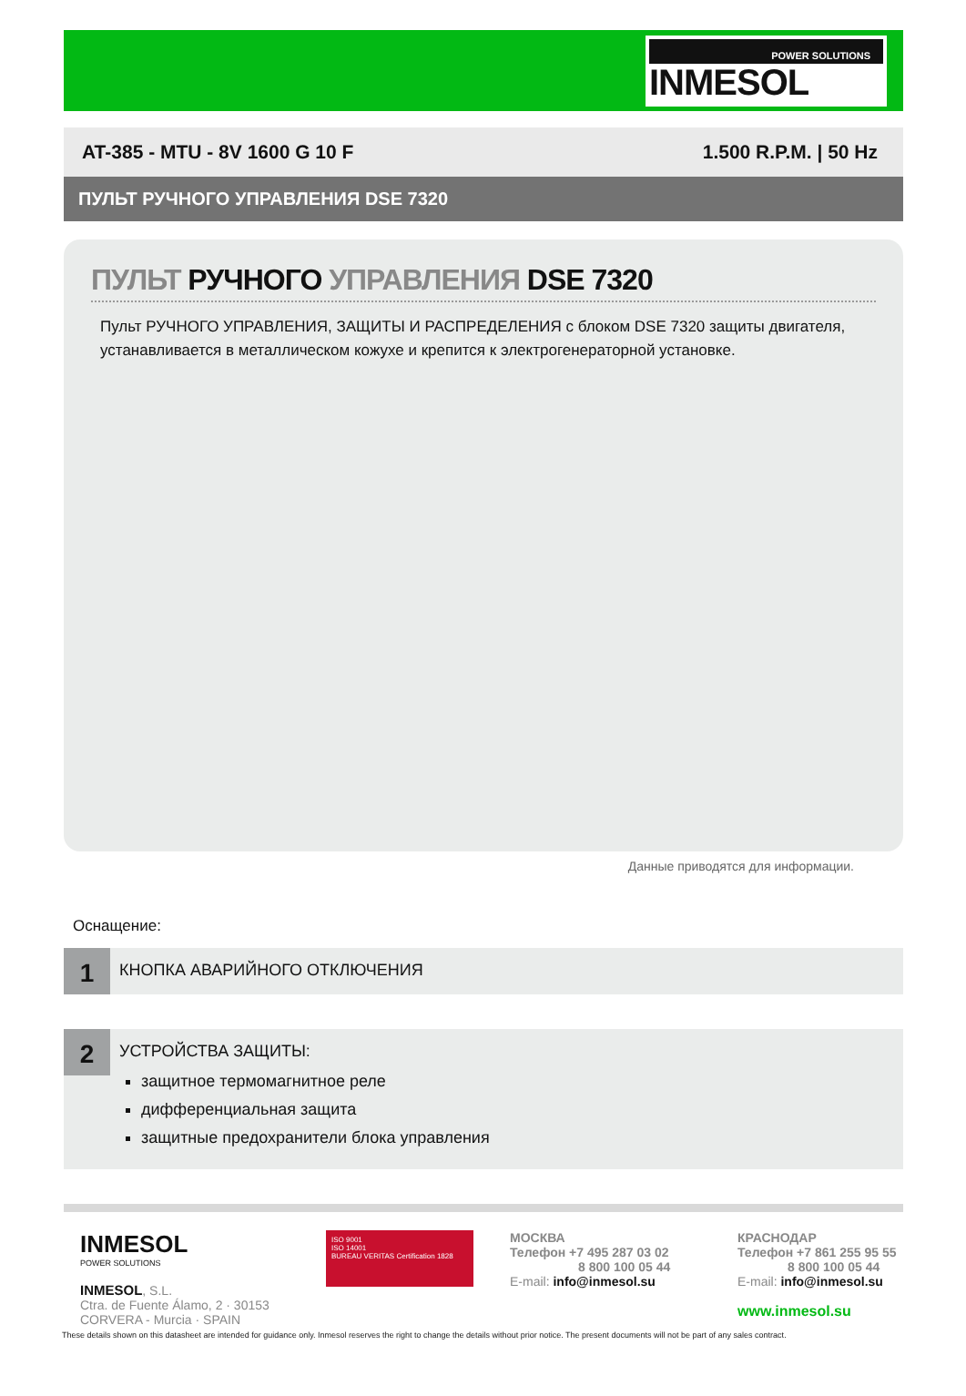POWER SOLUTIONS
INMESOL
AT-385 - MTU - 8V 1600 G 10 F 1.500 R.P.M. | 50 Hz
ПУЛЬТ РУЧНОГО УПРАВЛЕНИЯ DSE 7320
ПУЛЬТ РУЧНОГО УПРАВЛЕНИЯ DSE 7320
Пульт РУЧНОГО УПРАВЛЕНИЯ, ЗАЩИТЫ И РАСПРЕДЕЛЕНИЯ с блоком DSE 7320 защиты двигателя, устанавливается в металлическом кожухе и крепится к электрогенераторной установке.
Данные приводятся для информации.
Оснащение:
1
КНОПКА АВАРИЙНОГО ОТКЛЮЧЕНИЯ
2
УСТРОЙСТВА ЗАЩИТЫ:
защитное термомагнитное реле
дифференциальная защита
защитные предохранители блока управления
INMESOL
POWER SOLUTIONS
INMESOL, S.L.
Ctra. de Fuente Álamo, 2 · 30153 CORVERA - Murcia · SPAIN
ISO 9001
ISO 14001
BUREAU VERITAS Certification 1828
МОСКВА
Телефон +7 495 287 03 02
8 800 100 05 44
E-mail: info@inmesol.su
КРАСНОДАР
Телефон +7 861 255 95 55
8 800 100 05 44
E-mail: info@inmesol.su
www.inmesol.su
These details shown on this datasheet are intended for guidance only. Inmesol reserves the right to change the details without prior notice. The present documents will not be part of any sales contract.